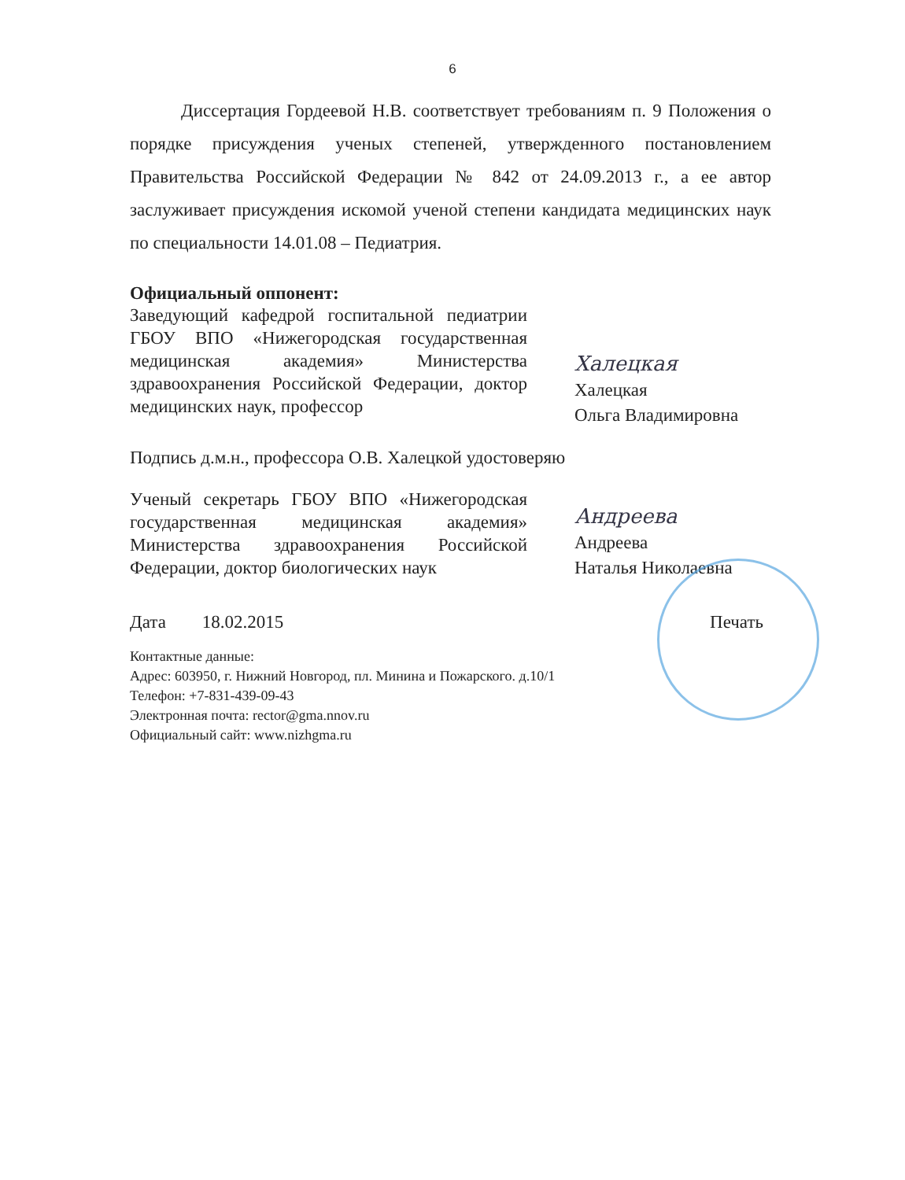6
Диссертация Гордеевой Н.В. соответствует требованиям п. 9 Положения о порядке присуждения ученых степеней, утвержденного постановлением Правительства Российской Федерации № 842 от 24.09.2013 г., а ее автор заслуживает присуждения искомой ученой степени кандидата медицинских наук по специальности 14.01.08 – Педиатрия.
Официальный оппонент:
Заведующий кафедрой госпитальной педиатрии ГБОУ ВПО «Нижегородская государственная медицинская академия» Министерства здравоохранения Российской Федерации, доктор медицинских наук, профессор
Халецкая
Халецкая
Ольга Владимировна
Подпись д.м.н., профессора О.В. Халецкой удостоверяю
Ученый секретарь ГБОУ ВПО «Нижегородская государственная медицинская академия» Министерства здравоохранения Российской Федерации, доктор биологических наук
Андреева
Андреева
Наталья Николаевна
Дата 18.02.2015 Печать
Контактные данные:
Адрес: 603950, г. Нижний Новгород, пл. Минина и Пожарского. д.10/1
Телефон: +7-831-439-09-43
Электронная почта: rector@gma.nnov.ru
Официальный сайт: www.nizhgma.ru